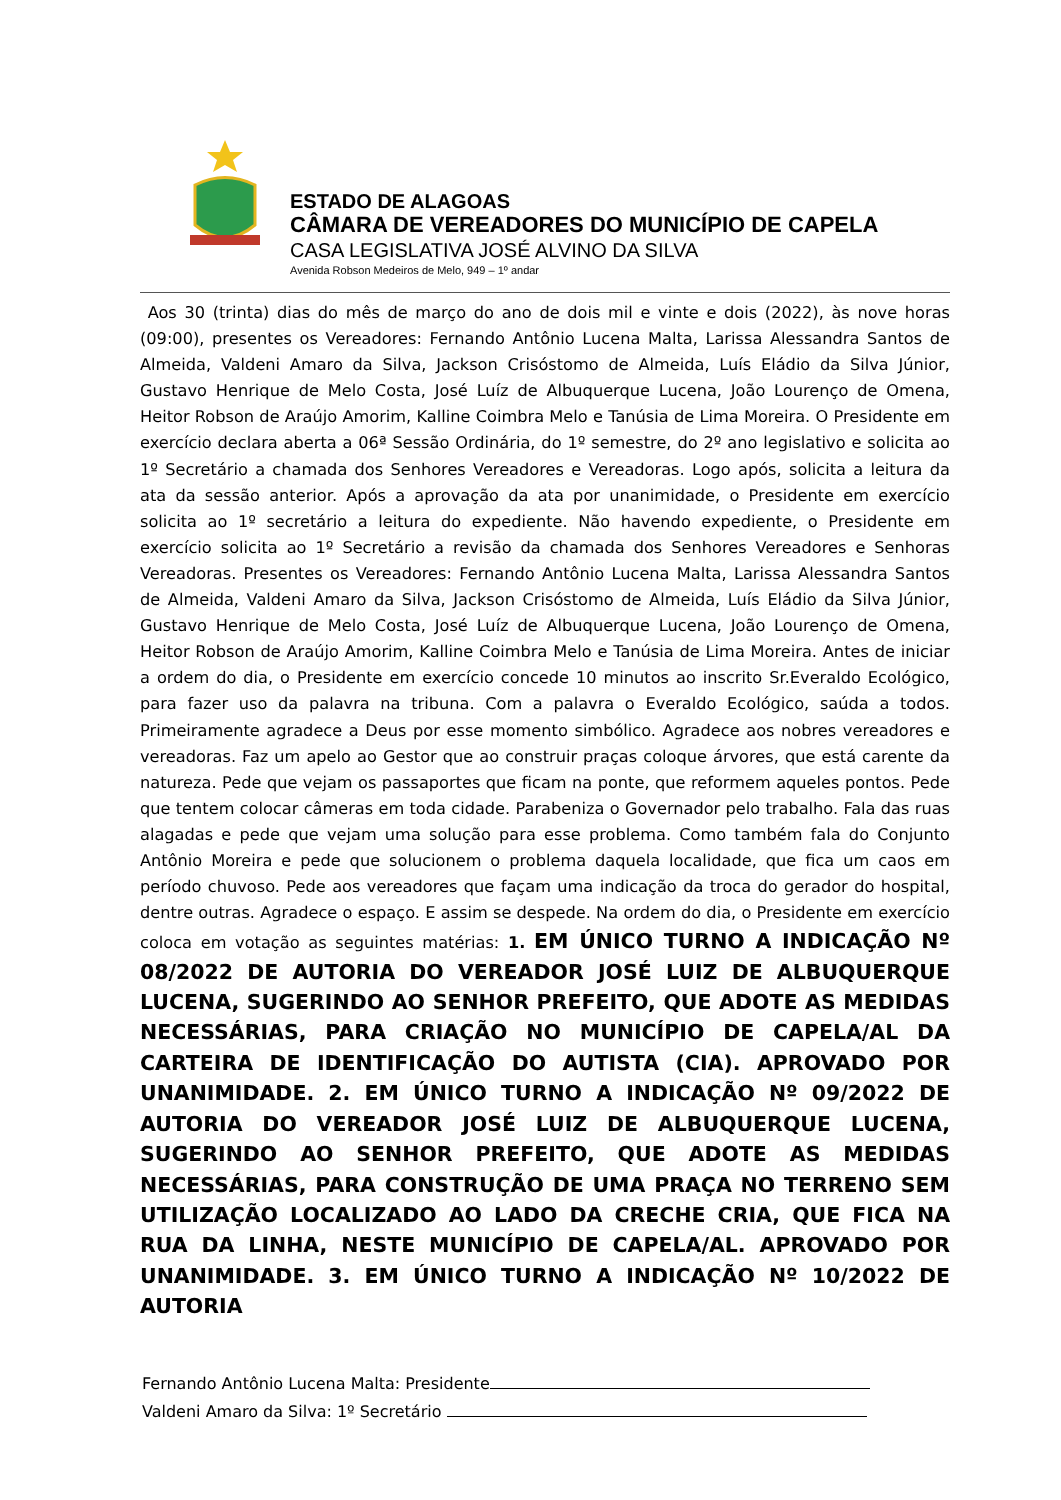ESTADO DE ALAGOAS
CÂMARA DE VEREADORES DO MUNICÍPIO DE CAPELA
CASA LEGISLATIVA JOSÉ ALVINO DA SILVA
Avenida Robson Medeiros de Melo, 949 – 1º andar
Aos 30 (trinta) dias do mês de março do ano de dois mil e vinte e dois (2022), às nove horas (09:00), presentes os Vereadores: Fernando Antônio Lucena Malta, Larissa Alessandra Santos de Almeida, Valdeni Amaro da Silva, Jackson Crisóstomo de Almeida, Luís Eládio da Silva Júnior, Gustavo Henrique de Melo Costa, José Luíz de Albuquerque Lucena, João Lourenço de Omena, Heitor Robson de Araújo Amorim, Kalline Coimbra Melo e Tanúsia de Lima Moreira. O Presidente em exercício declara aberta a 06ª Sessão Ordinária, do 1º semestre, do 2º ano legislativo e solicita ao 1º Secretário a chamada dos Senhores Vereadores e Vereadoras. Logo após, solicita a leitura da ata da sessão anterior. Após a aprovação da ata por unanimidade, o Presidente em exercício solicita ao 1º secretário a leitura do expediente. Não havendo expediente, o Presidente em exercício solicita ao 1º Secretário a revisão da chamada dos Senhores Vereadores e Senhoras Vereadoras. Presentes os Vereadores: Fernando Antônio Lucena Malta, Larissa Alessandra Santos de Almeida, Valdeni Amaro da Silva, Jackson Crisóstomo de Almeida, Luís Eládio da Silva Júnior, Gustavo Henrique de Melo Costa, José Luíz de Albuquerque Lucena, João Lourenço de Omena, Heitor Robson de Araújo Amorim, Kalline Coimbra Melo e Tanúsia de Lima Moreira. Antes de iniciar a ordem do dia, o Presidente em exercício concede 10 minutos ao inscrito Sr.Everaldo Ecológico, para fazer uso da palavra na tribuna. Com a palavra o Everaldo Ecológico, saúda a todos. Primeiramente agradece a Deus por esse momento simbólico. Agradece aos nobres vereadores e vereadoras. Faz um apelo ao Gestor que ao construir praças coloque árvores, que está carente da natureza. Pede que vejam os passaportes que ficam na ponte, que reformem aqueles pontos. Pede que tentem colocar câmeras em toda cidade. Parabeniza o Governador pelo trabalho. Fala das ruas alagadas e pede que vejam uma solução para esse problema. Como também fala do Conjunto Antônio Moreira e pede que solucionem o problema daquela localidade, que fica um caos em período chuvoso. Pede aos vereadores que façam uma indicação da troca do gerador do hospital, dentre outras. Agradece o espaço. E assim se despede. Na ordem do dia, o Presidente em exercício coloca em votação as seguintes matérias: 1. EM ÚNICO TURNO A INDICAÇÃO Nº 08/2022 DE AUTORIA DO VEREADOR JOSÉ LUIZ DE ALBUQUERQUE LUCENA, SUGERINDO AO SENHOR PREFEITO, QUE ADOTE AS MEDIDAS NECESSÁRIAS, PARA CRIAÇÃO NO MUNICÍPIO DE CAPELA/AL DA CARTEIRA DE IDENTIFICAÇÃO DO AUTISTA (CIA). APROVADO POR UNANIMIDADE. 2. EM ÚNICO TURNO A INDICAÇÃO Nº 09/2022 DE AUTORIA DO VEREADOR JOSÉ LUIZ DE ALBUQUERQUE LUCENA, SUGERINDO AO SENHOR PREFEITO, QUE ADOTE AS MEDIDAS NECESSÁRIAS, PARA CONSTRUÇÃO DE UMA PRAÇA NO TERRENO SEM UTILIZAÇÃO LOCALIZADO AO LADO DA CRECHE CRIA, QUE FICA NA RUA DA LINHA, NESTE MUNICÍPIO DE CAPELA/AL. APROVADO POR UNANIMIDADE. 3. EM ÚNICO TURNO A INDICAÇÃO Nº 10/2022 DE AUTORIA
Fernando Antônio Lucena Malta: Presidente
Valdeni Amaro da Silva: 1º Secretário